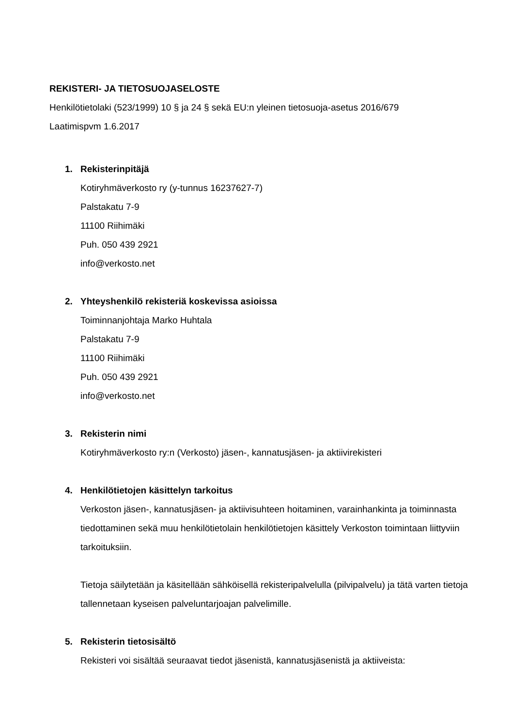REKISTERI- JA TIETOSUOJASELOSTE
Henkilötietolaki (523/1999) 10 § ja 24 § sekä EU:n yleinen tietosuoja-asetus 2016/679
Laatimispvm 1.6.2017
1. Rekisterinpitäjä
Kotiryhmäverkosto ry (y-tunnus 16237627-7)
Palstakatu 7-9
11100 Riihimäki
Puh. 050 439 2921
info@verkosto.net
2. Yhteyshenkilö rekisteriä koskevissa asioissa
Toiminnanjohtaja Marko Huhtala
Palstakatu 7-9
11100 Riihimäki
Puh. 050 439 2921
info@verkosto.net
3. Rekisterin nimi
Kotiryhmäverkosto ry:n (Verkosto) jäsen-, kannatusjäsen- ja aktiivirekisteri
4. Henkilötietojen käsittelyn tarkoitus
Verkoston jäsen-, kannatusjäsen- ja aktiivisuhteen hoitaminen, varainhankinta ja toiminnasta tiedottaminen sekä muu henkilötietolain henkilötietojen käsittely Verkoston toimintaan liittyviin tarkoituksiin.
Tietoja säilytetään ja käsitellään sähköisellä rekisteripalvelulla (pilvipalvelu) ja tätä varten tietoja tallennetaan kyseisen palveluntarjoajan palvelimille.
5. Rekisterin tietosisältö
Rekisteri voi sisältää seuraavat tiedot jäsenistä, kannatusjäsenistä ja aktiiveista: